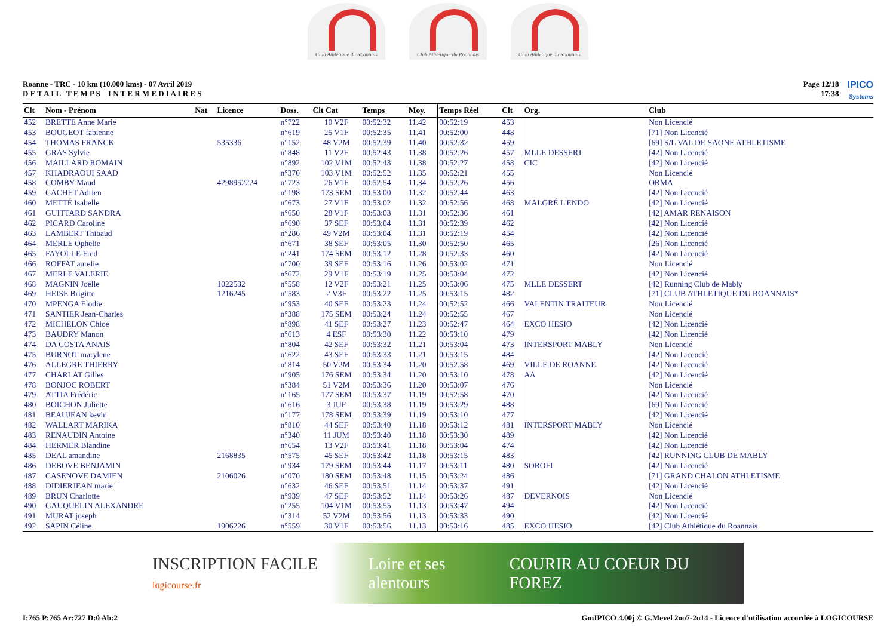Club Athlétique du Roannais
Club Athlétique du Roannais
Club Athlétique du Roannais
Roanne - TRC - 10 km (10.000 kms) - 07 Avril 2019
D E T A I L T E M P S I N T E R M E D I A I R E S
Page 12/18
17:38
IPICO
Systems
| Clt | Nom - Prénom | Nat | Licence | Doss. | Clt Cat | Temps | Moy. | Temps Réel | Clt | Org. | Club |
| --- | --- | --- | --- | --- | --- | --- | --- | --- | --- | --- | --- |
| 452 | BRETTE Anne Marie | | | n°722 | 10 V2F | 00:52:32 | 11.42 | 00:52:19 | 453 | | Non Licencié |
| 453 | BOUGEOT fabienne | | | n°619 | 25 V1F | 00:52:35 | 11.41 | 00:52:00 | 448 | | [71] Non Licencié |
| 454 | THOMAS FRANCK | | 535336 | n°152 | 48 V2M | 00:52:39 | 11.40 | 00:52:32 | 459 | | [69] S/L VAL DE SAONE ATHLETISME |
| 455 | GRAS Sylvie | | | n°848 | 11 V2F | 00:52:43 | 11.38 | 00:52:26 | 457 | MLLE DESSERT | [42] Non Licencié |
| 456 | MAILLARD ROMAIN | | | n°892 | 102 V1M | 00:52:43 | 11.38 | 00:52:27 | 458 | CIC | [42] Non Licencié |
| 457 | KHADRAOUI SAAD | | | n°370 | 103 V1M | 00:52:52 | 11.35 | 00:52:21 | 455 | | Non Licencié |
| 458 | COMBY Maud | | 4298952224 | n°723 | 26 V1F | 00:52:54 | 11.34 | 00:52:26 | 456 | | ORMA |
| 459 | CACHET Adrien | | | n°198 | 173 SEM | 00:53:00 | 11.32 | 00:52:44 | 463 | | [42] Non Licencié |
| 460 | METTÉ Isabelle | | | n°673 | 27 V1F | 00:53:02 | 11.32 | 00:52:56 | 468 | MALGRÉ L'ENDO | [42] Non Licencié |
| 461 | GUITTARD SANDRA | | | n°650 | 28 V1F | 00:53:03 | 11.31 | 00:52:36 | 461 | | [42] AMAR RENAISON |
| 462 | PICARD Caroline | | | n°690 | 37 SEF | 00:53:04 | 11.31 | 00:52:39 | 462 | | [42] Non Licencié |
| 463 | LAMBERT Thibaud | | | n°286 | 49 V2M | 00:53:04 | 11.31 | 00:52:19 | 454 | | [42] Non Licencié |
| 464 | MERLE Ophelie | | | n°671 | 38 SEF | 00:53:05 | 11.30 | 00:52:50 | 465 | | [26] Non Licencié |
| 465 | FAYOLLE Fred | | | n°241 | 174 SEM | 00:53:12 | 11.28 | 00:52:33 | 460 | | [42] Non Licencié |
| 466 | ROFFAT aurelie | | | n°700 | 39 SEF | 00:53:16 | 11.26 | 00:53:02 | 471 | | Non Licencié |
| 467 | MERLE VALERIE | | | n°672 | 29 V1F | 00:53:19 | 11.25 | 00:53:04 | 472 | | [42] Non Licencié |
| 468 | MAGNIN Joëlle | | 1022532 | n°558 | 12 V2F | 00:53:21 | 11.25 | 00:53:06 | 475 | MLLE DESSERT | [42] Running Club de Mably |
| 469 | HEISE Brigitte | | 1216245 | n°583 | 2 V3F | 00:53:22 | 11.25 | 00:53:15 | 482 | | [71] CLUB ATHLETIQUE DU ROANNAIS* |
| 470 | MPENGA Elodie | | | n°953 | 40 SEF | 00:53:23 | 11.24 | 00:52:52 | 466 | VALENTIN TRAITEUR | Non Licencié |
| 471 | SANTIER Jean-Charles | | | n°388 | 175 SEM | 00:53:24 | 11.24 | 00:52:55 | 467 | | Non Licencié |
| 472 | MICHELON Chloé | | | n°898 | 41 SEF | 00:53:27 | 11.23 | 00:52:47 | 464 | EXCO HESIO | [42] Non Licencié |
| 473 | BAUDRY Manon | | | n°613 | 4 ESF | 00:53:30 | 11.22 | 00:53:10 | 479 | | [42] Non Licencié |
| 474 | DA COSTA ANAIS | | | n°804 | 42 SEF | 00:53:32 | 11.21 | 00:53:04 | 473 | INTERSPORT MABLY | Non Licencié |
| 475 | BURNOT marylene | | | n°622 | 43 SEF | 00:53:33 | 11.21 | 00:53:15 | 484 | | [42] Non Licencié |
| 476 | ALLEGRE THIERRY | | | n°814 | 50 V2M | 00:53:34 | 11.20 | 00:52:58 | 469 | VILLE DE ROANNE | [42] Non Licencié |
| 477 | CHARLAT Gilles | | | n°905 | 176 SEM | 00:53:34 | 11.20 | 00:53:10 | 478 | AΔ | [42] Non Licencié |
| 478 | BONJOC ROBERT | | | n°384 | 51 V2M | 00:53:36 | 11.20 | 00:53:07 | 476 | | Non Licencié |
| 479 | ATTIA Frédéric | | | n°165 | 177 SEM | 00:53:37 | 11.19 | 00:52:58 | 470 | | [42] Non Licencié |
| 480 | BOICHON Juliette | | | n°616 | 3 JUF | 00:53:38 | 11.19 | 00:53:29 | 488 | | [69] Non Licencié |
| 481 | BEAUJEAN kevin | | | n°177 | 178 SEM | 00:53:39 | 11.19 | 00:53:10 | 477 | | [42] Non Licencié |
| 482 | WALLART MARIKA | | | n°810 | 44 SEF | 00:53:40 | 11.18 | 00:53:12 | 481 | INTERSPORT MABLY | Non Licencié |
| 483 | RENAUDIN Antoine | | | n°340 | 11 JUM | 00:53:40 | 11.18 | 00:53:30 | 489 | | [42] Non Licencié |
| 484 | HERMER Blandine | | | n°654 | 13 V2F | 00:53:41 | 11.18 | 00:53:04 | 474 | | [42] Non Licencié |
| 485 | DEAL amandine | | 2168835 | n°575 | 45 SEF | 00:53:42 | 11.18 | 00:53:15 | 483 | | [42] RUNNING CLUB DE MABLY |
| 486 | DEBOVE BENJAMIN | | | n°934 | 179 SEM | 00:53:44 | 11.17 | 00:53:11 | 480 | SOROFI | [42] Non Licencié |
| 487 | CASENOVE DAMIEN | | 2106026 | n°070 | 180 SEM | 00:53:48 | 11.15 | 00:53:24 | 486 | | [71] GRAND CHALON ATHLETISME |
| 488 | DIDIERJEAN marie | | | n°632 | 46 SEF | 00:53:51 | 11.14 | 00:53:37 | 491 | | [42] Non Licencié |
| 489 | BRUN Charlotte | | | n°939 | 47 SEF | 00:53:52 | 11.14 | 00:53:26 | 487 | DEVERNOIS | Non Licencié |
| 490 | GAUQUELIN ALEXANDRE | | | n°255 | 104 V1M | 00:53:55 | 11.13 | 00:53:47 | 494 | | [42] Non Licencié |
| 491 | MURAT joseph | | | n°314 | 52 V2M | 00:53:56 | 11.13 | 00:53:33 | 490 | | [42] Non Licencié |
| 492 | SAPIN Céline | | 1906226 | n°559 | 30 V1F | 00:53:56 | 11.13 | 00:53:16 | 485 | EXCO HESIO | [42] Club Athlétique du Roannais |
INSCRIPTION FACILE logicourse.fr Loire et ses alentours COURIR AU COEUR DU FOREZ
I:765 P:765 Ar:727 D:0 Ab:2 GmIPICO 4.00j © G.Mevel 2oo7-2o14 - Licence d'utilisation accordée à LOGICOURSE